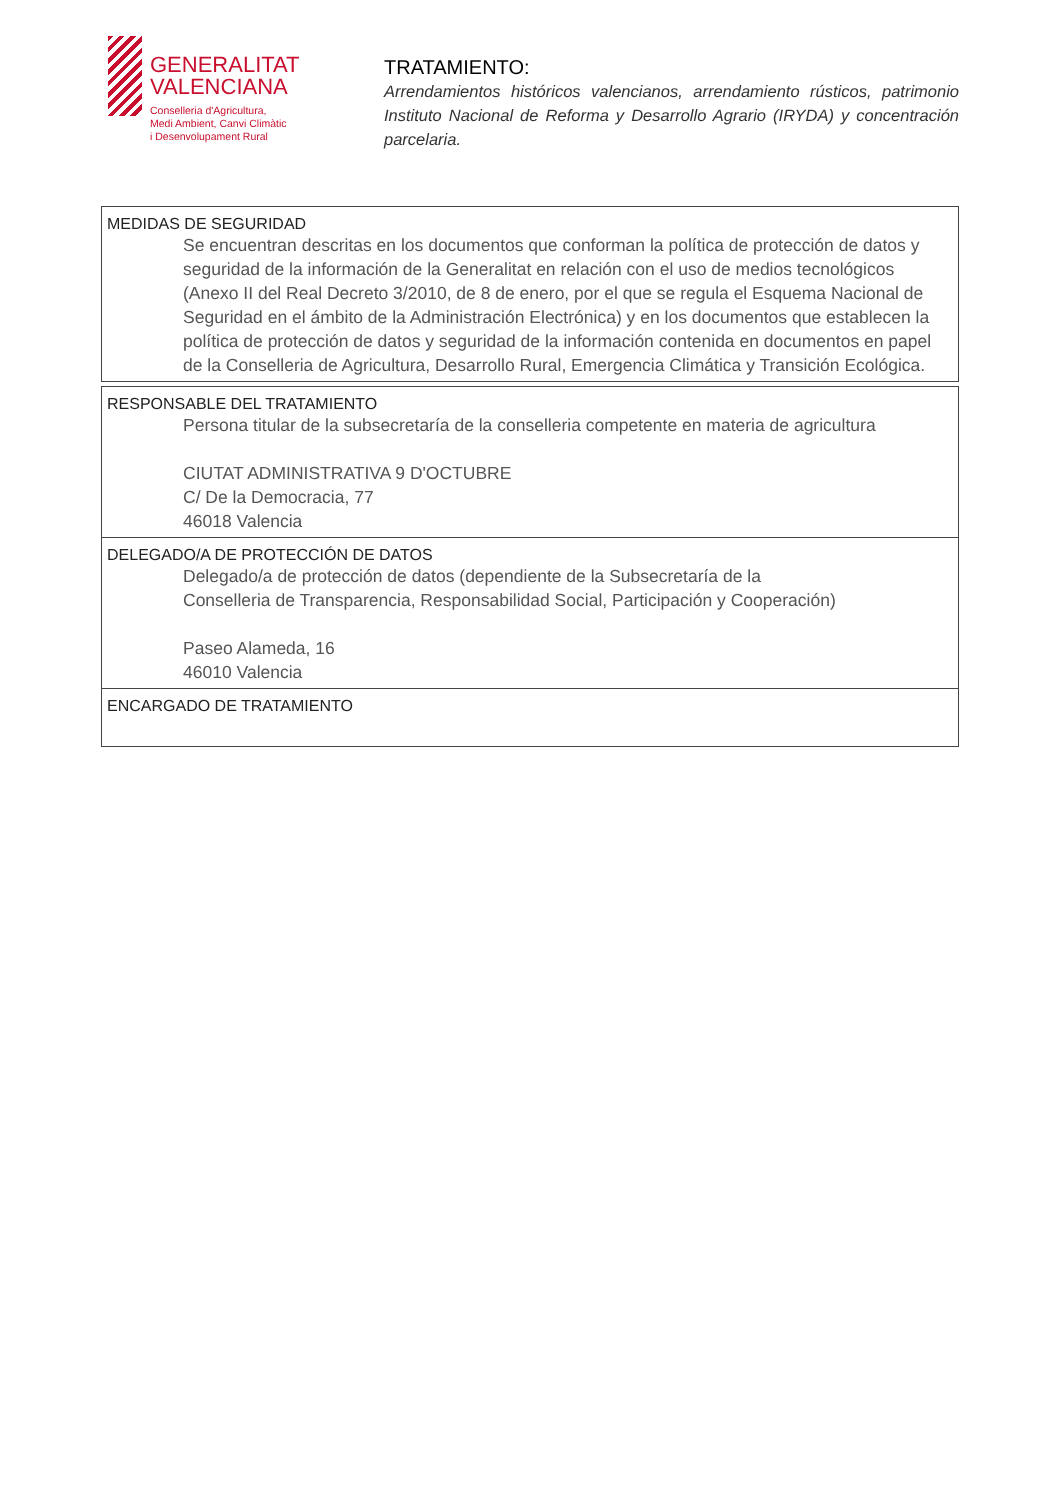GENERALITAT
VALENCIANA
Conselleria d'Agricultura,
Medi Ambient, Canvi Climàtic
i Desenvolupament Rural
TRATAMIENTO:
Arrendamientos históricos valencianos, arrendamiento rústicos, patrimonio Instituto Nacional de Reforma y Desarrollo Agrario (IRYDA) y concentración parcelaria.
| MEDIDAS DE SEGURIDAD Se encuentran descritas en los documentos que conforman la política de protección de datos y seguridad de la información de la Generalitat en relación con el uso de medios tecnológicos (Anexo II del Real Decreto 3/2010, de 8 de enero, por el que se regula el Esquema Nacional de Seguridad en el ámbito de la Administración Electrónica) y en los documentos que establecen la política de protección de datos y seguridad de la información contenida en documentos en papel de la Conselleria de Agricultura, Desarrollo Rural, Emergencia Climática y Transición Ecológica. |
| RESPONSABLE DEL TRATAMIENTO Persona titular de la subsecretaría de la conselleria competente en materia de agricultura CIUTAT ADMINISTRATIVA 9 D'OCTUBRE C/ De la Democracia, 77 46018 Valencia |
| DELEGADO/A DE PROTECCIÓN DE DATOS Delegado/a de protección de datos (dependiente de la Subsecretaría de la Conselleria de Transparencia, Responsabilidad Social, Participación y Cooperación) Paseo Alameda, 16 46010 Valencia |
| ENCARGADO DE TRATAMIENTO |